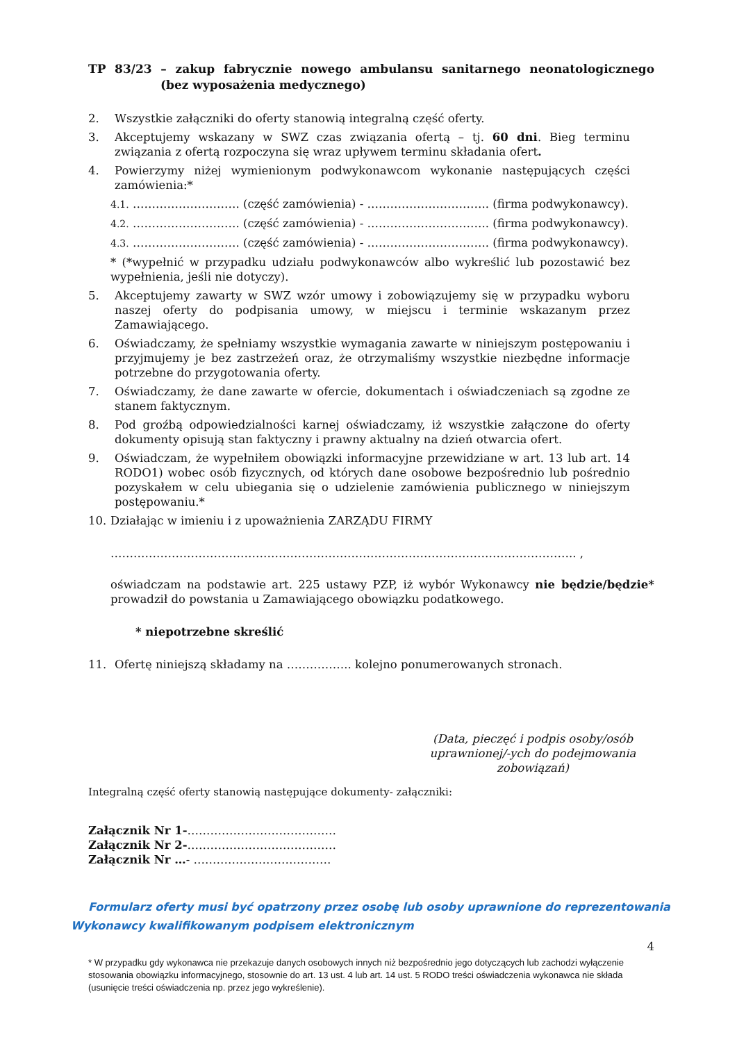TP 83/23 – zakup fabrycznie nowego ambulansu sanitarnego neonatologicznego
(bez wyposażenia medycznego)
2. Wszystkie załączniki do oferty stanowią integralną część oferty.
3. Akceptujemy wskazany w SWZ czas związania ofertą – tj. 60 dni. Bieg terminu związania z ofertą rozpoczyna się wraz upływem terminu składania ofert.
4. Powierzymy niżej wymienionym podwykonawcom wykonanie następujących części zamówienia:*
4.1. ………………………. (część zamówienia) - ………………………….. (firma podwykonawcy).
4.2. ………………………. (część zamówienia) - ………………………….. (firma podwykonawcy).
4.3. ………………………. (część zamówienia) - ………………………….. (firma podwykonawcy).
* (*wypełnić w przypadku udziału podwykonawców albo wykreślić lub pozostawić bez wypełnienia, jeśli nie dotyczy).
5. Akceptujemy zawarty w SWZ wzór umowy i zobowiązujemy się w przypadku wyboru naszej oferty do podpisania umowy, w miejscu i terminie wskazanym przez Zamawiającego.
6. Oświadczamy, że spełniamy wszystkie wymagania zawarte w niniejszym postępowaniu i przyjmujemy je bez zastrzeżeń oraz, że otrzymaliśmy wszystkie niezbędne informacje potrzebne do przygotowania oferty.
7. Oświadczamy, że dane zawarte w ofercie, dokumentach i oświadczeniach są zgodne ze stanem faktycznym.
8. Pod groźbą odpowiedzialności karnej oświadczamy, iż wszystkie załączone do oferty dokumenty opisują stan faktyczny i prawny aktualny na dzień otwarcia ofert.
9. Oświadczam, że wypełniłem obowiązki informacyjne przewidziane w art. 13 lub art. 14 RODO1) wobec osób fizycznych, od których dane osobowe bezpośrednio lub pośrednio pozyskałem w celu ubiegania się o udzielenie zamówienia publicznego w niniejszym postępowaniu.*
10. Działając w imieniu i z upoważnienia ZARZĄDU FIRMY
………………………………………………………………………………………………………….. ,
oświadczam na podstawie art. 225 ustawy PZP, iż wybór Wykonawcy nie będzie/będzie* prowadził do powstania u Zamawiającego obowiązku podatkowego.
* niepotrzebne skreślić
11. Ofertę niniejszą składamy na …………….. kolejno ponumerowanych stronach.
(Data, pieczęć i podpis osoby/osób uprawnionej/-ych do podejmowania zobowiązań)
Integralną część oferty stanowią następujące dokumenty- załączniki:
Załącznik Nr 1-…………………………………
Załącznik Nr 2-…………………………………
Załącznik Nr …- ………………………………
Formularz oferty musi być opatrzony przez osobę lub osoby uprawnione do reprezentowania
Wykonawcy kwalifikowanym podpisem elektronicznym
4
* W przypadku gdy wykonawca nie przekazuje danych osobowych innych niż bezpośrednio jego dotyczących lub zachodzi wyłączenie stosowania obowiązku informacyjnego, stosownie do art. 13 ust. 4 lub art. 14 ust. 5 RODO treści oświadczenia wykonawca nie składa (usunięcie treści oświadczenia np. przez jego wykreślenie).